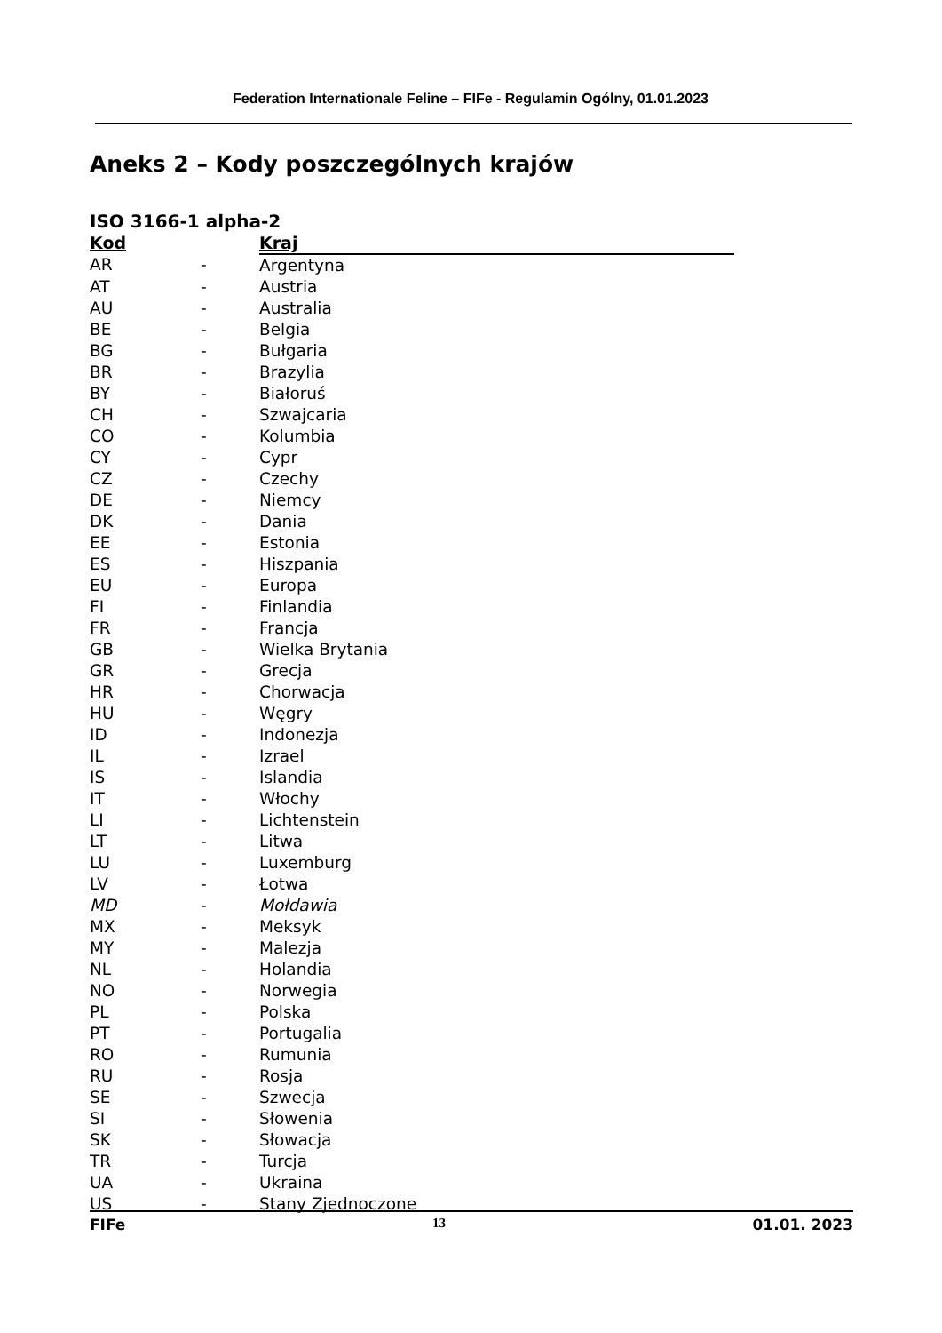Federation Internationale Feline – FIFe - Regulamin Ogólny, 01.01.2023
Aneks 2 – Kody poszczególnych krajów
ISO 3166-1 alpha-2
| Kod | | Kraj |
| --- | --- | --- |
| AR | - | Argentyna |
| AT | - | Austria |
| AU | - | Australia |
| BE | - | Belgia |
| BG | - | Bułgaria |
| BR | - | Brazylia |
| BY | - | Białoruś |
| CH | - | Szwajcaria |
| CO | - | Kolumbia |
| CY | - | Cypr |
| CZ | - | Czechy |
| DE | - | Niemcy |
| DK | - | Dania |
| EE | - | Estonia |
| ES | - | Hiszpania |
| EU | - | Europa |
| FI | - | Finlandia |
| FR | - | Francja |
| GB | - | Wielka Brytania |
| GR | - | Grecja |
| HR | - | Chorwacja |
| HU | - | Węgry |
| ID | - | Indonezja |
| IL | - | Izrael |
| IS | - | Islandia |
| IT | - | Włochy |
| LI | - | Lichtenstein |
| LT | - | Litwa |
| LU | - | Luxemburg |
| LV | - | Łotwa |
| MD | - | Mołdawia |
| MX | - | Meksyk |
| MY | - | Malezja |
| NL | - | Holandia |
| NO | - | Norwegia |
| PL | - | Polska |
| PT | - | Portugalia |
| RO | - | Rumunia |
| RU | - | Rosja |
| SE | - | Szwecja |
| SI | - | Słowenia |
| SK | - | Słowacja |
| TR | - | Turcja |
| UA | - | Ukraina |
| US | - | Stany Zjednoczone |
FIFe 13 01.01. 2023